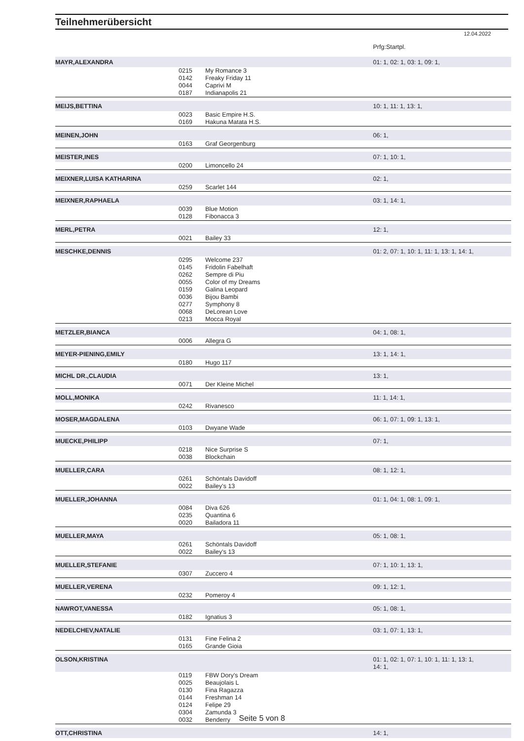Teilnehmerübersicht
12.04.2022
| | | | Prfg:Startpl. |
| MAYR,ALEXANDRA | | | 01: 1, 02: 1, 03: 1, 09: 1, |
| | 0215 | My Romance 3 | |
| | 0142 | Freaky Friday 11 | |
| | 0044 | Caprivi M | |
| | 0187 | Indianapolis 21 | |
| MEIJS,BETTINA | | | 10: 1, 11: 1, 13: 1, |
| | 0023 | Basic Empire H.S. | |
| | 0169 | Hakuna Matata H.S. | |
| MEINEN,JOHN | | | 06: 1, |
| | 0163 | Graf Georgenburg | |
| MEISTER,INES | | | 07: 1, 10: 1, |
| | 0200 | Limoncello 24 | |
| MEIXNER,LUISA KATHARINA | | | 02: 1, |
| | 0259 | Scarlet 144 | |
| MEIXNER,RAPHAELA | | | 03: 1, 14: 1, |
| | 0039 | Blue Motion | |
| | 0128 | Fibonacca 3 | |
| MERL,PETRA | | | 12: 1, |
| | 0021 | Bailey 33 | |
| MESCHKE,DENNIS | | | 01: 2, 07: 1, 10: 1, 11: 1, 13: 1, 14: 1, |
| | 0295 | Welcome 237 | |
| | 0145 | Fridolin Fabelhaft | |
| | 0262 | Sempre di Piu | |
| | 0055 | Color of my Dreams | |
| | 0159 | Galina Leopard | |
| | 0036 | Bijou Bambi | |
| | 0277 | Symphony 8 | |
| | 0068 | DeLorean Love | |
| | 0213 | Mocca Royal | |
| METZLER,BIANCA | | | 04: 1, 08: 1, |
| | 0006 | Allegra G | |
| MEYER-PIENING,EMILY | | | 13: 1, 14: 1, |
| | 0180 | Hugo 117 | |
| MICHL DR.,CLAUDIA | | | 13: 1, |
| | 0071 | Der Kleine Michel | |
| MOLL,MONIKA | | | 11: 1, 14: 1, |
| | 0242 | Rivanesco | |
| MOSER,MAGDALENA | | | 06: 1, 07: 1, 09: 1, 13: 1, |
| | 0103 | Dwyane Wade | |
| MUECKE,PHILIPP | | | 07: 1, |
| | 0218 | Nice Surprise S | |
| | 0038 | Blockchain | |
| MUELLER,CARA | | | 08: 1, 12: 1, |
| | 0261 | Schöntals Davidoff | |
| | 0022 | Bailey's 13 | |
| MUELLER,JOHANNA | | | 01: 1, 04: 1, 08: 1, 09: 1, |
| | 0084 | Diva 626 | |
| | 0235 | Quantina 6 | |
| | 0020 | Bailadora 11 | |
| MUELLER,MAYA | | | 05: 1, 08: 1, |
| | 0261 | Schöntals Davidoff | |
| | 0022 | Bailey's 13 | |
| MUELLER,STEFANIE | | | 07: 1, 10: 1, 13: 1, |
| | 0307 | Zuccero 4 | |
| MUELLER,VERENA | | | 09: 1, 12: 1, |
| | 0232 | Pomeroy 4 | |
| NAWROT,VANESSA | | | 05: 1, 08: 1, |
| | 0182 | Ignatius 3 | |
| NEDELCHEV,NATALIE | | | 03: 1, 07: 1, 13: 1, |
| | 0131 | Fine Felina 2 | |
| | 0165 | Grande Gioia | |
| OLSON,KRISTINA | | | 01: 1, 02: 1, 07: 1, 10: 1, 11: 1, 13: 1, 14: 1, |
| | 0119 | FBW Dory's Dream | |
| | 0025 | Beaujolais L | |
| | 0130 | Fina Ragazza | |
| | 0144 | Freshman 14 | |
| | 0124 | Felipe 29 | |
| | 0304 | Zamunda 3 | |
| | 0032 | Benderry | |
| OTT,CHRISTINA | | | 14: 1, |
Seite 5 von 8